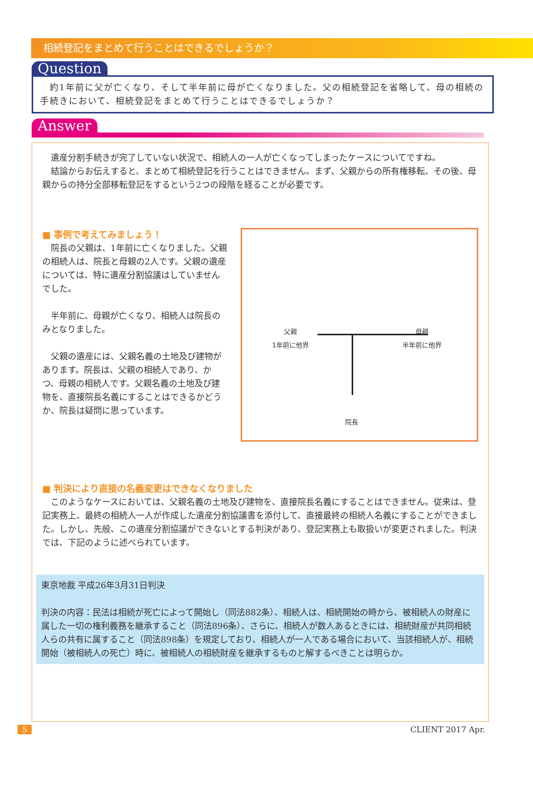相続登記をまとめて行うことはできるでしょうか？
Question
　約1年前に父が亡くなり、そして半年前に母が亡くなりました。父の相続登記を省略して、母の相続の手続きにおいて、相続登記をまとめて行うことはできるでしょうか？
Answer
遺産分割手続きが完了していない状況で、相続人の一人が亡くなってしまったケースについてですね。
結論からお伝えすると、まとめて相続登記を行うことはできません。まず、父親からの所有権移転、その後、母親からの持分全部移転登記をするという2つの段階を経ることが必要です。
■ 事例で考えてみましょう！
院長の父親は、1年前に亡くなりました。父親の相続人は、院長と母親の2人です。父親の遺産については、特に遺産分割協議はしていませんでした。
半年前に、母親が亡くなり、相続人は院長のみとなりました。
父親の遺産には、父親名義の土地及び建物があります。院長は、父親の相続人であり、かつ、母親の相続人です。父親名義の土地及び建物を、直接院長名義にすることはできるかどうか、院長は疑問に思っています。
父親
1年前に他界
母親
半年前に他界
院長
■ 判決により直接の名義変更はできなくなりました
このようなケースにおいては、父親名義の土地及び建物を、直接院長名義にすることはできません。従来は、登記実務上、最終の相続人一人が作成した遺産分割協議書を添付して、直接最終の相続人名義にすることができました。しかし、先般、この遺産分割協議ができないとする判決があり、登記実務上も取扱いが変更されました。判決では、下記のように述べられています。
東京地裁 平成26年3月31日判決
判決の内容：民法は相続が死亡によって開始し（同法882条）、相続人は、相続開始の時から、被相続人の財産に属した一切の権利義務を継承すること（同法896条）、さらに、相続人が数人あるときには、相続財産が共同相続人らの共有に属すること（同法898条）を規定しており、相続人が一人である場合において、当該相続人が、相続開始（被相続人の死亡）時に、被相続人の相続財産を継承するものと解するべきことは明らか。
5 CLIENT 2017 Apr.